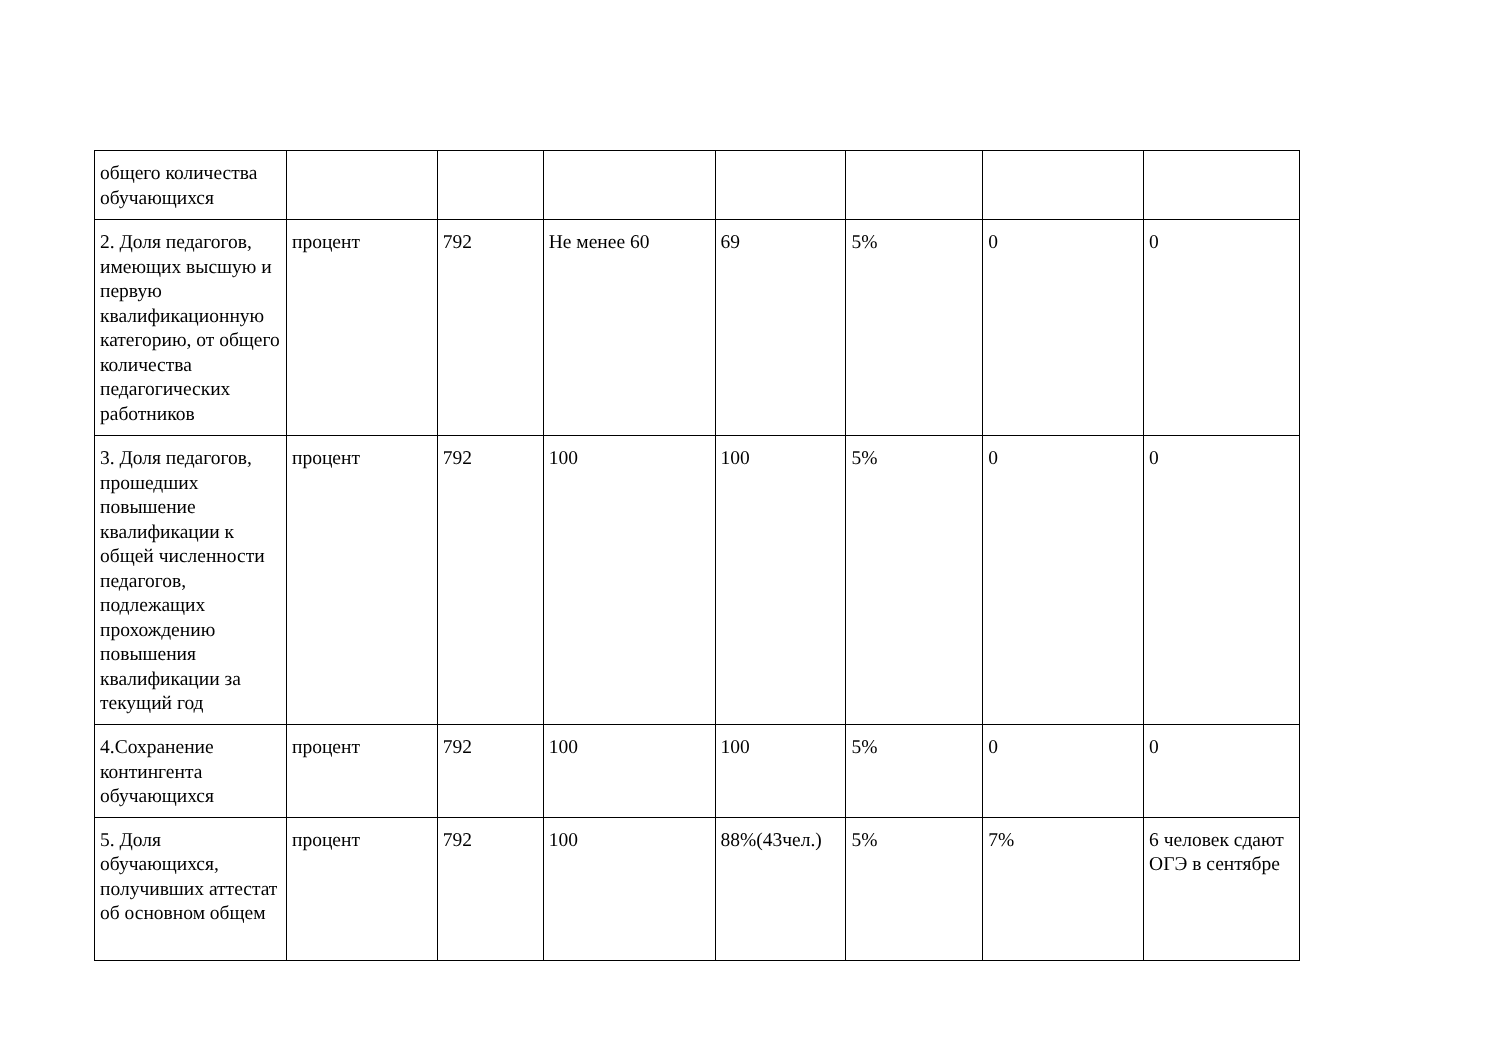| общего количества обучающихся | | | | | | | |
| 2. Доля педагогов, имеющих высшую и первую квалификационную категорию, от общего количества педагогических работников | процент | 792 | Не менее 60 | 69 | 5% | 0 | 0 |
| 3. Доля педагогов, прошедших повышение квалификации к общей численности педагогов, подлежащих прохождению повышения квалификации за текущий год | процент | 792 | 100 | 100 | 5% | 0 | 0 |
| 4.Сохранение контингента обучающихся | процент | 792 | 100 | 100 | 5% | 0 | 0 |
| 5. Доля обучающихся, получивших аттестат об основном общем | процент | 792 | 100 | 88%(43чел.) | 5% | 7% | 6 человек сдают ОГЭ в сентябре |